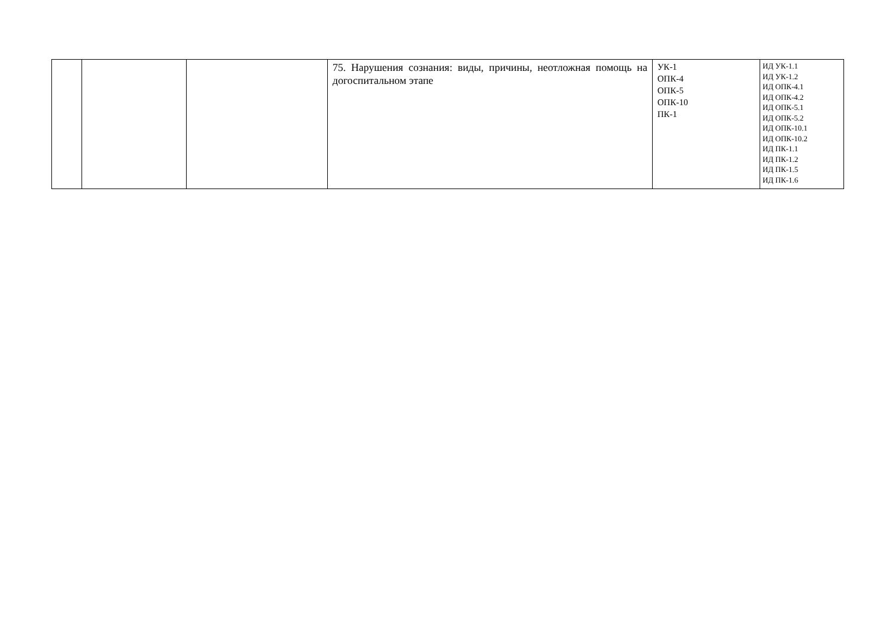| | | | 75. Нарушения сознания: виды, причины, неотложная помощь на догоспитальном этапе | УК-1 ОПК-4 ОПК-5 ОПК-10 ПК-1 | ИД УК-1.1 ИД УК-1.2 ИД ОПК-4.1 ИД ОПК-4.2 ИД ОПК-5.1 ИД ОПК-5.2 ИД ОПК-10.1 ИД ОПК-10.2 ИД ПК-1.1 ИД ПК-1.2 ИД ПК-1.5 ИД ПК-1.6 |